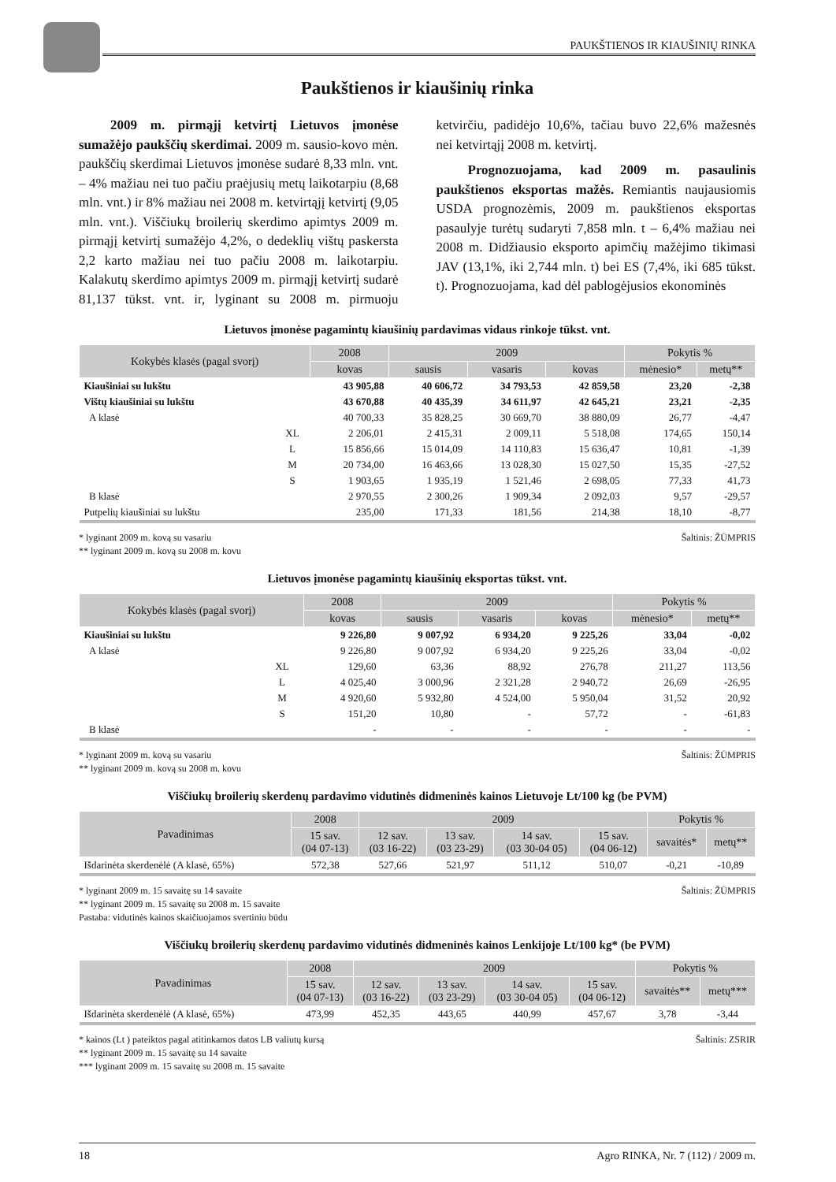PAUKŠTIENOS IR KIAUŠINIŲ RINKA
Paukštienos ir kiaušinių rinka
2009 m. pirmąjį ketvirtį Lietuvos įmonėse sumažėjo paukščių skerdimai. 2009 m. sausio-kovo mėn. paukščių skerdimai Lietuvos įmonėse sudarė 8,33 mln. vnt. – 4% mažiau nei tuo pačiu praėjusių metų laikotarpiu (8,68 mln. vnt.) ir 8% mažiau nei 2008 m. ketvirtąjį ketvirtį (9,05 mln. vnt.). Viščiukų broilerių skerdimo apimtys 2009 m. pirmąjį ketvirtį sumažėjo 4,2%, o dedeklių vištų paskersta 2,2 karto mažiau nei tuo pačiu 2008 m. laikotarpiu. Kalakutų skerdimo apimtys 2009 m. pirmąjį ketvirtį sudarė 81,137 tūkst. vnt. ir, lyginant su 2008 m. pirmuoju ketvirčiu, padidėjo 10,6%, tačiau buvo 22,6% mažesnės nei ketvirtąjį 2008 m. ketvirtį.
Prognozuojama, kad 2009 m. pasaulinis paukštienos eksportas mažės. Remiantis naujausiomis USDA prognozėmis, 2009 m. paukštienos eksportas pasaulyje turėtų sudaryti 7,858 mln. t – 6,4% mažiau nei 2008 m. Didžiausio eksporto apimčių mažėjimo tikimasi JAV (13,1%, iki 2,744 mln. t) bei ES (7,4%, iki 685 tūkst. t). Prognozuojama, kad dėl pablogėjusios ekonominės
Lietuvos įmonėse pagamintų kiaušinių pardavimas vidaus rinkoje tūkst. vnt.
| Kokybės klasės (pagal svorį) | | 2008 | 2009 | | | Pokytis % | |
| --- | --- | --- | --- | --- | --- | --- | --- |
| | | kovas | sausis | vasaris | kovas | mėnesio* | metų** |
| Kiaušiniai su lukštu | | 43 905,88 | 40 606,72 | 34 793,53 | 42 859,58 | 23,20 | -2,38 |
| Vištų kiaušiniai su lukštu | | 43 670,88 | 40 435,39 | 34 611,97 | 42 645,21 | 23,21 | -2,35 |
| A klasė | | 40 700,33 | 35 828,25 | 30 669,70 | 38 880,09 | 26,77 | -4,47 |
| | XL | 2 206,01 | 2 415,31 | 2 009,11 | 5 518,08 | 174,65 | 150,14 |
| | L | 15 856,66 | 15 014,09 | 14 110,83 | 15 636,47 | 10,81 | -1,39 |
| | M | 20 734,00 | 16 463,66 | 13 028,30 | 15 027,50 | 15,35 | -27,52 |
| | S | 1 903,65 | 1 935,19 | 1 521,46 | 2 698,05 | 77,33 | 41,73 |
| B klasė | | 2 970,55 | 2 300,26 | 1 909,34 | 2 092,03 | 9,57 | -29,57 |
| Putpelių kiaušiniai su lukštu | | 235,00 | 171,33 | 181,56 | 214,38 | 18,10 | -8,77 |
* lyginant 2009 m. kovą su vasariu
** lyginant 2009 m. kovą su 2008 m. kovu
Šaltinis: ŽŪMPRIS
Lietuvos įmonėse pagamintų kiaušinių eksportas tūkst. vnt.
| Kokybės klasės (pagal svorį) | | 2008 | 2009 | | | Pokytis % | |
| --- | --- | --- | --- | --- | --- | --- | --- |
| | | kovas | sausis | vasaris | kovas | mėnesio* | metų** |
| Kiaušiniai su lukštu | | 9 226,80 | 9 007,92 | 6 934,20 | 9 225,26 | 33,04 | -0,02 |
| A klasė | | 9 226,80 | 9 007,92 | 6 934,20 | 9 225,26 | 33,04 | -0,02 |
| | XL | 129,60 | 63,36 | 88,92 | 276,78 | 211,27 | 113,56 |
| | L | 4 025,40 | 3 000,96 | 2 321,28 | 2 940,72 | 26,69 | -26,95 |
| | M | 4 920,60 | 5 932,80 | 4 524,00 | 5 950,04 | 31,52 | 20,92 |
| | S | 151,20 | 10,80 | - | 57,72 | - | -61,83 |
| B klasė | | - | - | - | - | - | - |
* lyginant 2009 m. kovą su vasariu
** lyginant 2009 m. kovą su 2008 m. kovu
Šaltinis: ŽŪMPRIS
Viščiukų broilerių skerdenų pardavimo vidutinės didmeninės kainos Lietuvoje Lt/100 kg (be PVM)
| Pavadinimas | 2008 | 2009 | | | | Pokytis % | |
| --- | --- | --- | --- | --- | --- | --- | --- |
| | 15 sav. (04 07-13) | 12 sav. (03 16-22) | 13 sav. (03 23-29) | 14 sav. (03 30-04 05) | 15 sav. (04 06-12) | savaitės* | metų** |
| Išdarinėta skerdenėlė (A klasė, 65%) | 572,38 | 527,66 | 521,97 | 511,12 | 510,07 | -0,21 | -10,89 |
* lyginant 2009 m. 15 savaitę su 14 savaite
** lyginant 2009 m. 15 savaitę su 2008 m. 15 savaite
Pastaba: vidutinės kainos skaičiuojamos svertiniu būdu
Šaltinis: ŽŪMPRIS
Viščiukų broilerių skerdenų pardavimo vidutinės didmeninės kainos Lenkijoje Lt/100 kg* (be PVM)
| Pavadinimas | 2008 | 2009 | | | | Pokytis % | |
| --- | --- | --- | --- | --- | --- | --- | --- |
| | 15 sav. (04 07-13) | 12 sav. (03 16-22) | 13 sav. (03 23-29) | 14 sav. (03 30-04 05) | 15 sav. (04 06-12) | savaitės** | metų*** |
| Išdarinėta skerdenėlė (A klasė, 65%) | 473,99 | 452,35 | 443,65 | 440,99 | 457,67 | 3,78 | -3,44 |
* kainos (Lt ) pateiktos pagal atitinkamos datos LB valiutų kursą
** lyginant 2009 m. 15 savaitę su 14 savaite
*** lyginant 2009 m. 15 savaitę su 2008 m. 15 savaite
Šaltinis: ZSRIR
18 Agro RINKA, Nr. 7 (112) / 2009 m.